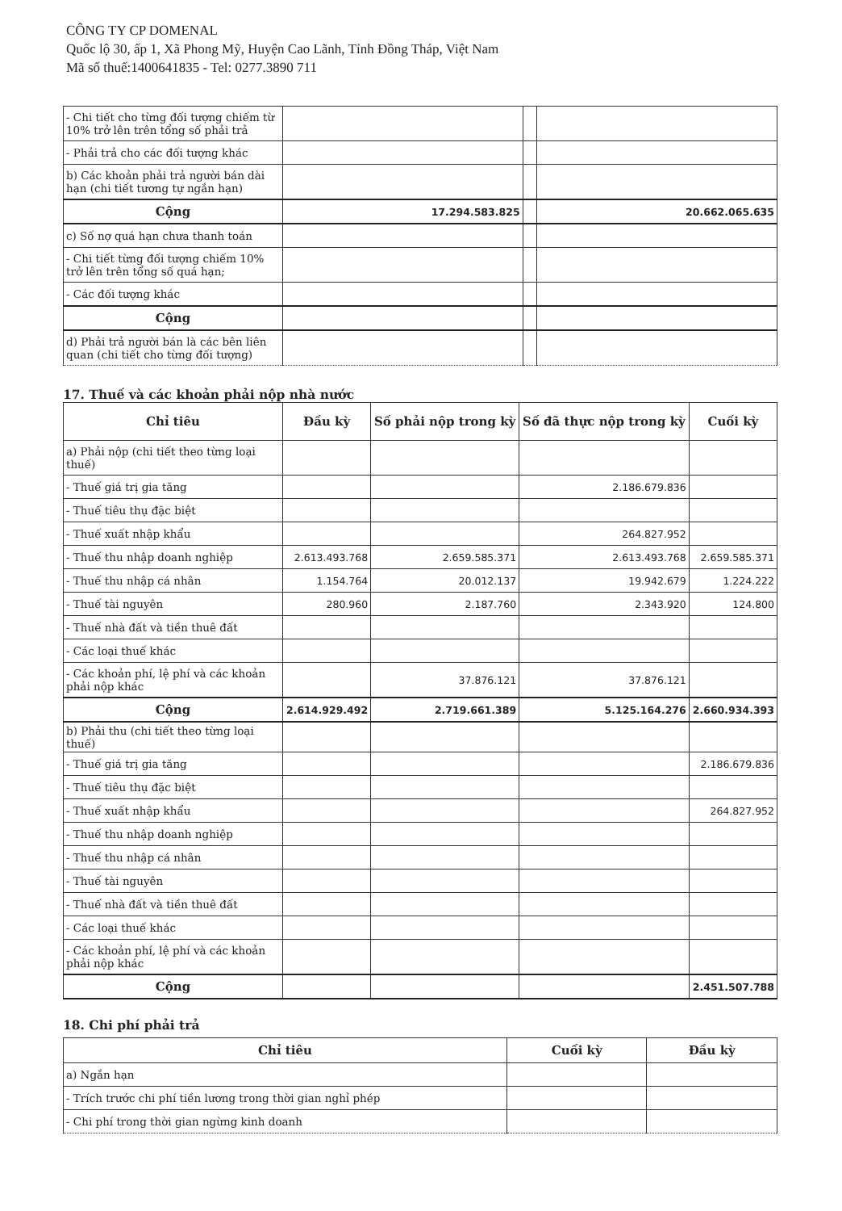CÔNG TY CP DOMENAL
Quốc lộ 30, ấp 1, Xã Phong Mỹ, Huyện Cao Lãnh, Tỉnh Đồng Tháp, Việt Nam
Mã số thuế:1400641835 - Tel: 0277.3890 711
| - Chi tiết cho từng đối tượng chiếm từ 10% trở lên trên tổng số phải trả | | | |
| - Phải trả cho các đối tượng khác | | | |
| b) Các khoản phải trả người bán dài hạn (chi tiết tương tự ngắn hạn) | | | |
| Cộng | 17.294.583.825 | | 20.662.065.635 |
| c) Số nợ quá hạn chưa thanh toán | | | |
| - Chi tiết từng đối tượng chiếm 10% trở lên trên tổng số quá hạn; | | | |
| - Các đối tượng khác | | | |
| Cộng | | | |
| d) Phải trả người bán là các bên liên quan (chi tiết cho từng đối tượng) | | | |
17. Thuế và các khoản phải nộp nhà nước
| Chỉ tiêu | Đầu kỳ | Số phải nộp trong kỳ | Số đã thực nộp trong kỳ | Cuối kỳ |
| --- | --- | --- | --- | --- |
| a) Phải nộp (chi tiết theo từng loại thuế) | | | | |
| - Thuế giá trị gia tăng | | | 2.186.679.836 | |
| - Thuế tiêu thụ đặc biệt | | | | |
| - Thuế xuất nhập khẩu | | | 264.827.952 | |
| - Thuế thu nhập doanh nghiệp | 2.613.493.768 | 2.659.585.371 | 2.613.493.768 | 2.659.585.371 |
| - Thuế thu nhập cá nhân | 1.154.764 | 20.012.137 | 19.942.679 | 1.224.222 |
| - Thuế tài nguyên | 280.960 | 2.187.760 | 2.343.920 | 124.800 |
| - Thuế nhà đất và tiền thuê đất | | | | |
| - Các loại thuế khác | | | | |
| - Các khoản phí, lệ phí và các khoản phải nộp khác | | 37.876.121 | 37.876.121 | |
| Cộng | 2.614.929.492 | 2.719.661.389 | 5.125.164.276 | 2.660.934.393 |
| b) Phải thu (chi tiết theo từng loại thuế) | | | | |
| - Thuế giá trị gia tăng | | | | 2.186.679.836 |
| - Thuế tiêu thụ đặc biệt | | | | |
| - Thuế xuất nhập khẩu | | | | 264.827.952 |
| - Thuế thu nhập doanh nghiệp | | | | |
| - Thuế thu nhập cá nhân | | | | |
| - Thuế tài nguyên | | | | |
| - Thuế nhà đất và tiền thuê đất | | | | |
| - Các loại thuế khác | | | | |
| - Các khoản phí, lệ phí và các khoản phải nộp khác | | | | |
| Cộng | | | | 2.451.507.788 |
18. Chi phí phải trả
| Chỉ tiêu | Cuối kỳ | Đầu kỳ |
| --- | --- | --- |
| a) Ngắn hạn | | |
| - Trích trước chi phí tiền lương trong thời gian nghỉ phép | | |
| - Chi phí trong thời gian ngừng kinh doanh | | |